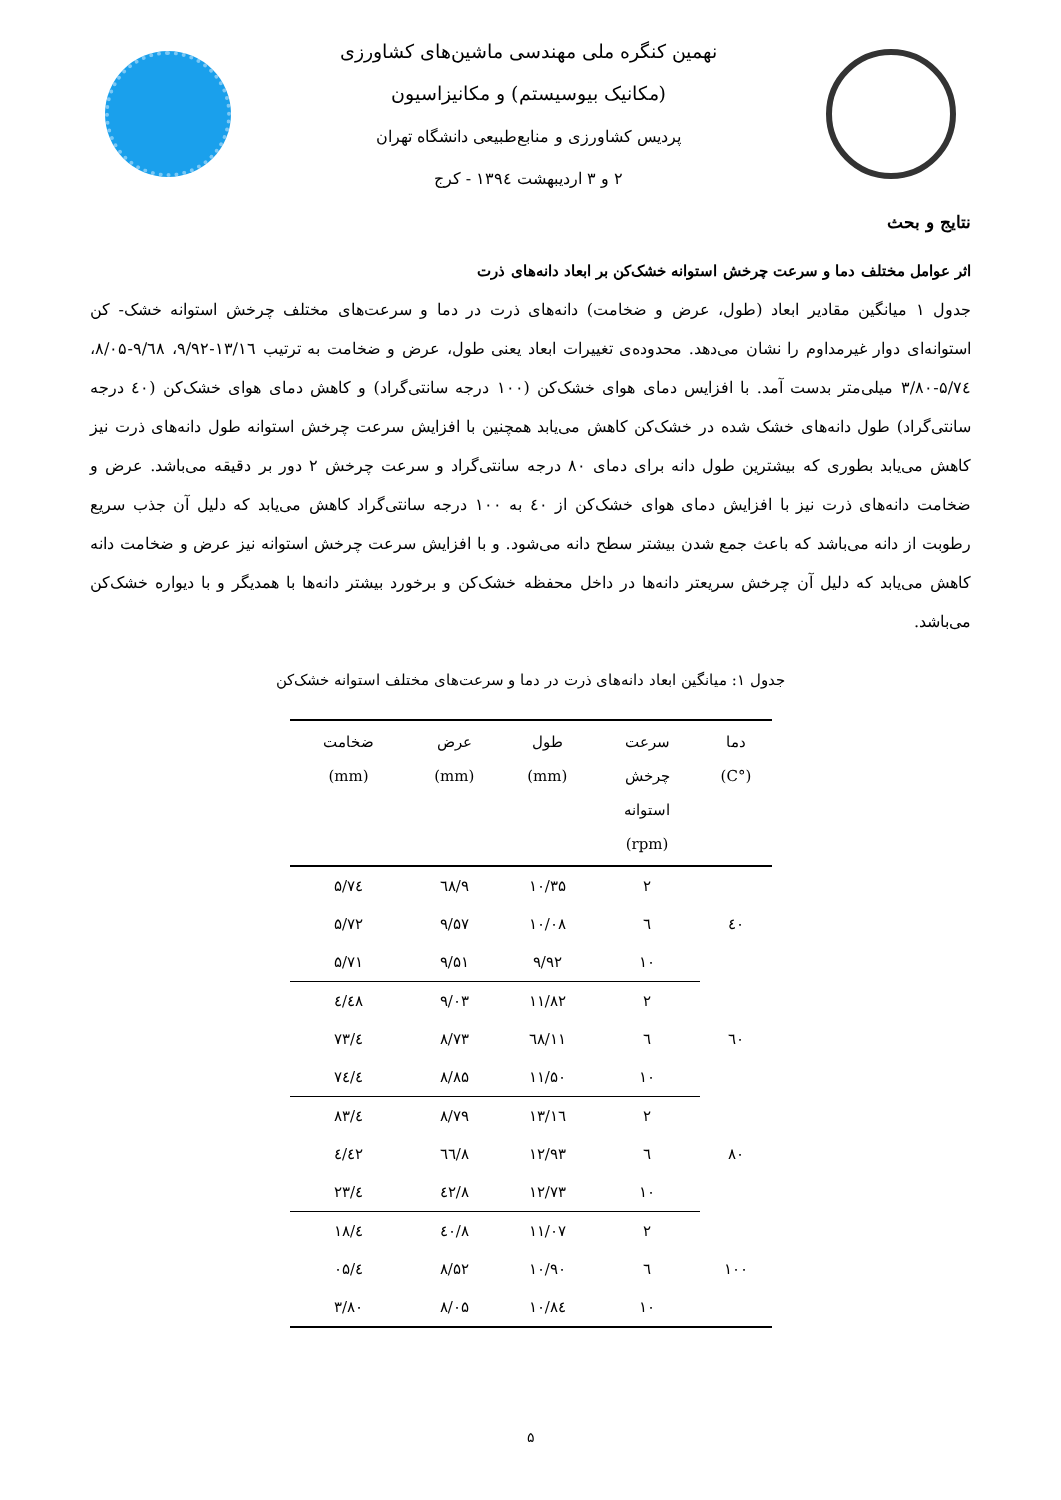نهمین کنگره ملی مهندسی ماشین‌های کشاورزی
(مکانیک بیوسیستم) و مکانیزاسیون
پردیس کشاورزی و منابع‌طبیعی دانشگاه تهران
۲ و ۳ اردیبهشت ۱۳۹٤ - کرج
نتایج و بحث
اثر عوامل مختلف دما و سرعت چرخش استوانه خشک‌کن بر ابعاد دانه‌های ذرت
جدول ۱ میانگین مقادیر ابعاد (طول، عرض و ضخامت) دانه‌های ذرت در دما و سرعت‌های مختلف چرخش استوانه خشک- کن استوانه‌ای دوار غیرمداوم را نشان می‌دهد. محدوده‌ی تغییرات ابعاد یعنی طول، عرض و ضخامت به ترتیب ۱۳/۱٦-۹/۹۲، ۹/٦۸-۸/۰۵، ۵/۷٤-۳/۸۰ میلی‌متر بدست آمد. با افزایس دمای هوای خشک‌کن (۱۰۰ درجه سانتی‌گراد) و کاهش دمای هوای خشک‌کن (٤۰ درجه سانتی‌گراد) طول دانه‌های خشک شده در خشک‌کن کاهش می‌یابد همچنین با افزایش سرعت چرخش استوانه طول دانه‌های ذرت نیز کاهش می‌یابد بطوری که بیشترین طول دانه برای دمای ۸۰ درجه سانتی‌گراد و سرعت چرخش ۲ دور بر دقیقه می‌باشد. عرض و ضخامت دانه‌های ذرت نیز با افزایش دمای هوای خشک‌کن از ٤۰ به ۱۰۰ درجه سانتی‌گراد کاهش می‌یابد که دلیل آن جذب سریع رطوبت از دانه می‌باشد که باعث جمع شدن بیشتر سطح دانه می‌شود. و با افزایش سرعت چرخش استوانه نیز عرض و ضخامت دانه کاهش می‌یابد که دلیل آن چرخش سریعتر دانه‌ها در داخل محفظه خشک‌کن و برخورد بیشتر دانه‌ها با همدیگر و با دیواره خشک‌کن می‌باشد.
جدول ۱: میانگین ابعاد دانه‌های ذرت در دما و سرعت‌های مختلف استوانه خشک‌کن
| دما (°C) | سرعت چرخش استوانه (rpm) | طول (mm) | عرض (mm) | ضخامت (mm) |
| --- | --- | --- | --- | --- |
| ٤۰ | ۲ | ۱۰/۳۵ | ۹/٦۸ | ۵/۷٤ |
| | ٦ | ۱۰/۰۸ | ۹/۵۷ | ۵/۷۲ |
| | ۱۰ | ۹/۹۲ | ۹/۵۱ | ۵/۷۱ |
| ٦۰ | ۲ | ۱۱/۸۲ | ۹/۰۳ | ٤/٤۸ |
| | ٦ | ۱۱/٦۸ | ۸/۷۳ | ٤/۷۳ |
| | ۱۰ | ۱۱/۵۰ | ۸/۸۵ | ٤/۷٤ |
| ۸۰ | ۲ | ۱۳/۱٦ | ۸/۷۹ | ٤/۸۳ |
| | ٦ | ۱۲/۹۳ | ۸/٦٦ | ٤/٤۲ |
| | ۱۰ | ۱۲/۷۳ | ۸/٤۲ | ٤/۲۳ |
| ۱۰۰ | ۲ | ۱۱/۰۷ | ۸/٤۰ | ٤/۱۸ |
| | ٦ | ۱۰/۹۰ | ۸/۵۲ | ٤/۰۵ |
| | ۱۰ | ۱۰/۸٤ | ۸/۰۵ | ۳/۸۰ |
۵